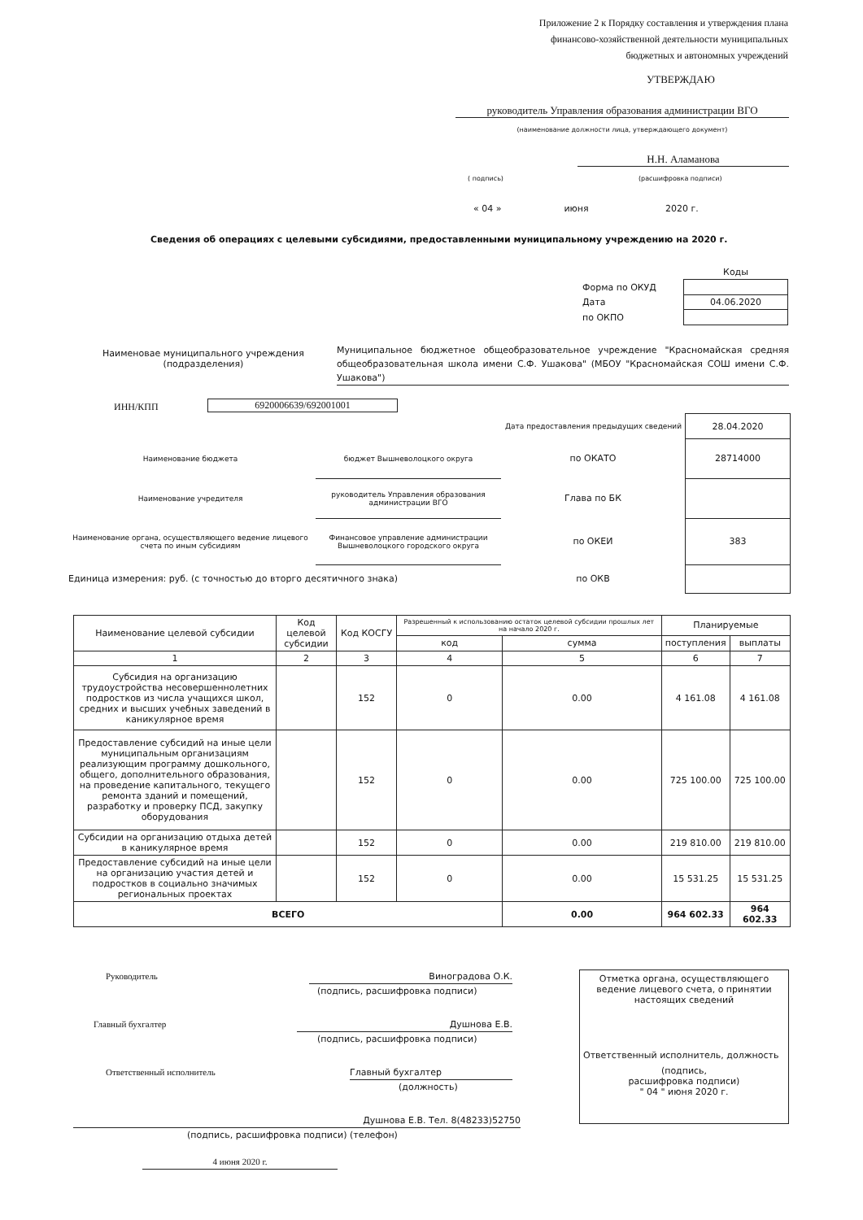Приложение 2 к Порядку составления и утверждения плана
финансово-хозяйственной деятельности муниципальных
бюджетных и автономных учреждений
УТВЕРЖДАЮ
руководитель Управления образования администрации ВГО
(наименование должности лица, утверждающего документ)
Н.Н. Аламанова
( подпись) (расшифровка подписи)
« 04 » июня 2020 г.
Сведения об операциях с целевыми субсидиями, предоставленными муниципальному учреждению на 2020 г.
| | Коды |
| Форма по ОКУД | |
| Дата | 04.06.2020 |
| по ОКПО | |
Наименовае муниципального учреждения (подразделения)
Муниципальное бюджетное общеобразовательное учреждение "Красномайская средняя общеобразовательная школа имени С.Ф. Ушакова" (МБОУ "Красномайская СОШ имени С.Ф. Ушакова")
ИНН/КПП 6920006639/692001001
| | | Дата предоставления предыдущих сведений | 28.04.2020 |
| Наименование бюджета | бюджет Вышневолоцкого округа | по ОКАТО | 28714000 |
| Наименование учредителя | руководитель Управления образования администрации ВГО | Глава по БК | |
| Наименование органа, осуществляющего ведение лицевого счета по иным субсидиям | Финансовое управление администрации Вышневолоцкого городского округа | по ОКЕИ | 383 |
| Единица измерения: руб. (с точностью до вторго десятичного знака) | | по ОКВ | |
| Наименование целевой субсидии | Код целевой субсидии | Код КОСГУ | Разрешенный к использованию остаток целевой субсидии прошлых лет на начало 2020 г. | | Планируемые | |
| --- | --- | --- | --- | --- | --- | --- |
| | | | код | сумма | поступления | выплаты |
| 1 | 2 | 3 | 4 | 5 | 6 | 7 |
| Субсидия на организацию трудоустройства несовершеннолетних подростков из числа учащихся школ, средних и высших учебных заведений в каникулярное время | | 152 | 0 | 0.00 | 4 161.08 | 4 161.08 |
| Предоставление субсидий на иные цели муниципальным организациям реализующим программу дошкольного, общего, дополнительного образования, на проведение капитального, текущего ремонта зданий и помещений, разработку и проверку ПСД, закупку оборудования | | 152 | 0 | 0.00 | 725 100.00 | 725 100.00 |
| Субсидии на организацию отдыха детей в каникулярное время | | 152 | 0 | 0.00 | 219 810.00 | 219 810.00 |
| Предоставление субсидий на иные цели на организацию участия детей и подростков в социально значимых региональных проектах | | 152 | 0 | 0.00 | 15 531.25 | 15 531.25 |
| ВСЕГО | | | | 0.00 | 964 602.33 | 964 602.33 |
Руководитель Виноградова О.К.
(подпись, расшифровка подписи)
Главный бухгалтер Душнова Е.В.
(подпись, расшифровка подписи)
Ответственный исполнитель Главный бухгалтер
(должность)
Душнова Е.В. Тел. 8(48233)52750
(подпись, расшифровка подписи) (телефон)
4 июня 2020 г.
Отметка органа, осуществляющего ведение лицевого счета, о принятии настоящих сведений
Ответственный исполнитель, должность
(подпись,
расшифровка подписи)
" 04 " июня 2020 г.